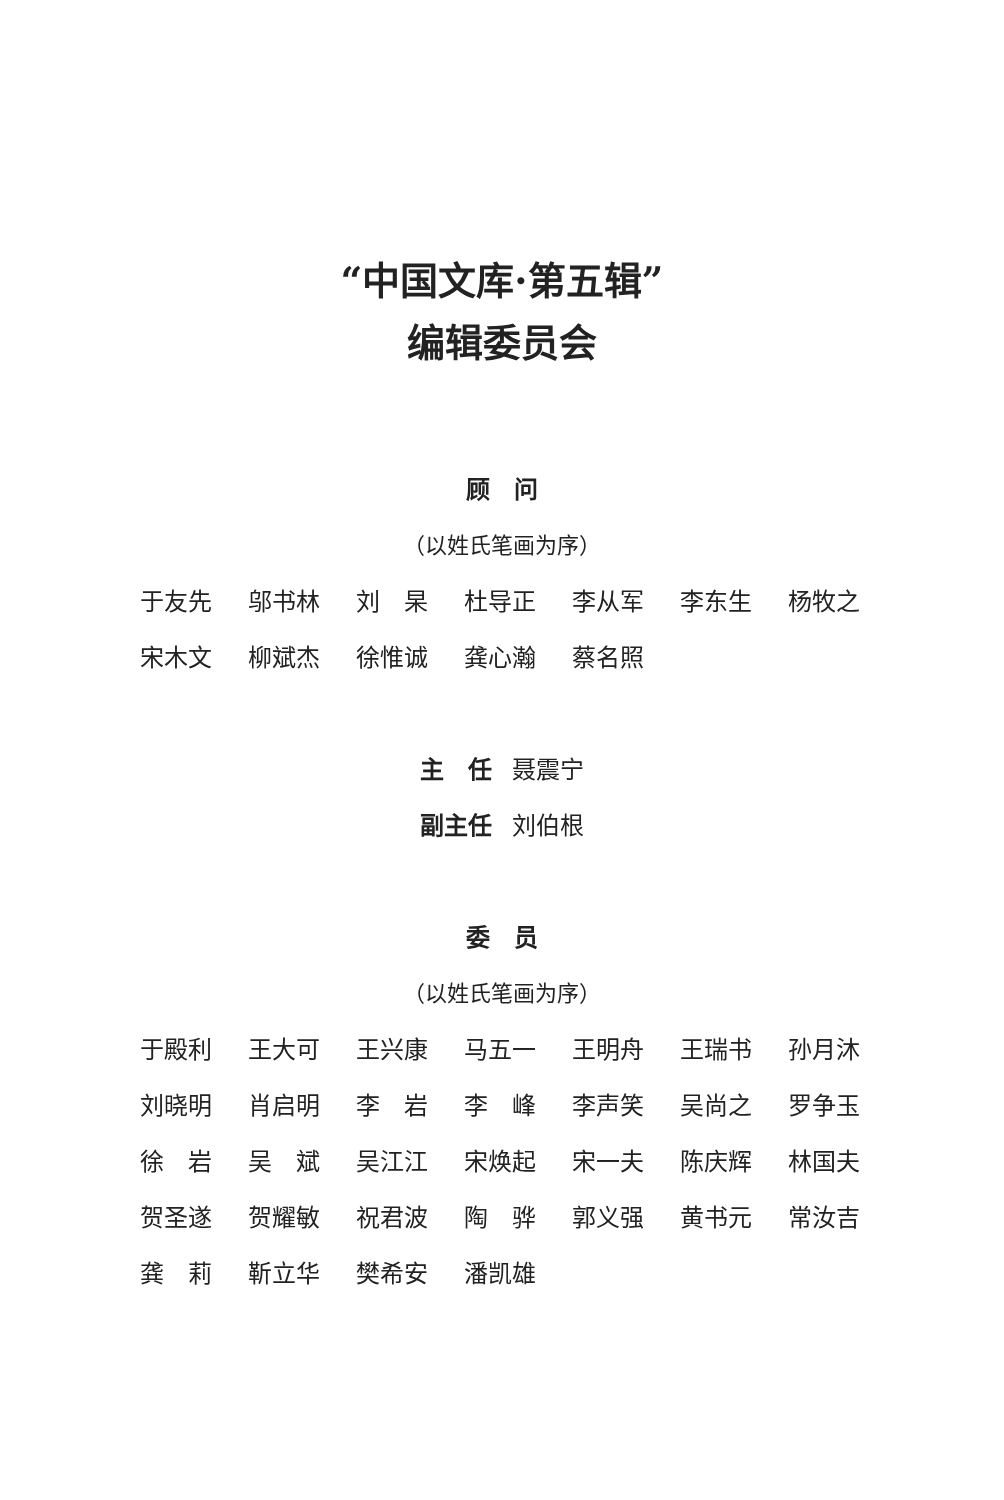“中国文库·第五辑”
编辑委员会
顾　问
（以姓氏笔画为序）
于友先 邬书林 刘　杲 杜导正 李从军 李东生 杨牧之 宋木文 柳斌杰 徐惟诚 龚心瀚 蔡名照
主　任 聂震宁
副主任 刘伯根
委　员
（以姓氏笔画为序）
于殿利 王大可 王兴康 马五一 王明舟 王瑞书 孙月沐 刘晓明 肖启明 李　岩 李　峰 李声笑 吴尚之 罗争玉 徐　岩 吴　斌 吴江江 宋焕起 宋一夫 陈庆辉 林国夫 贺圣遂 贺耀敏 祝君波 陶　骅 郭义强 黄书元 常汝吉 龚　莉 靳立华 樊希安 潘凯雄